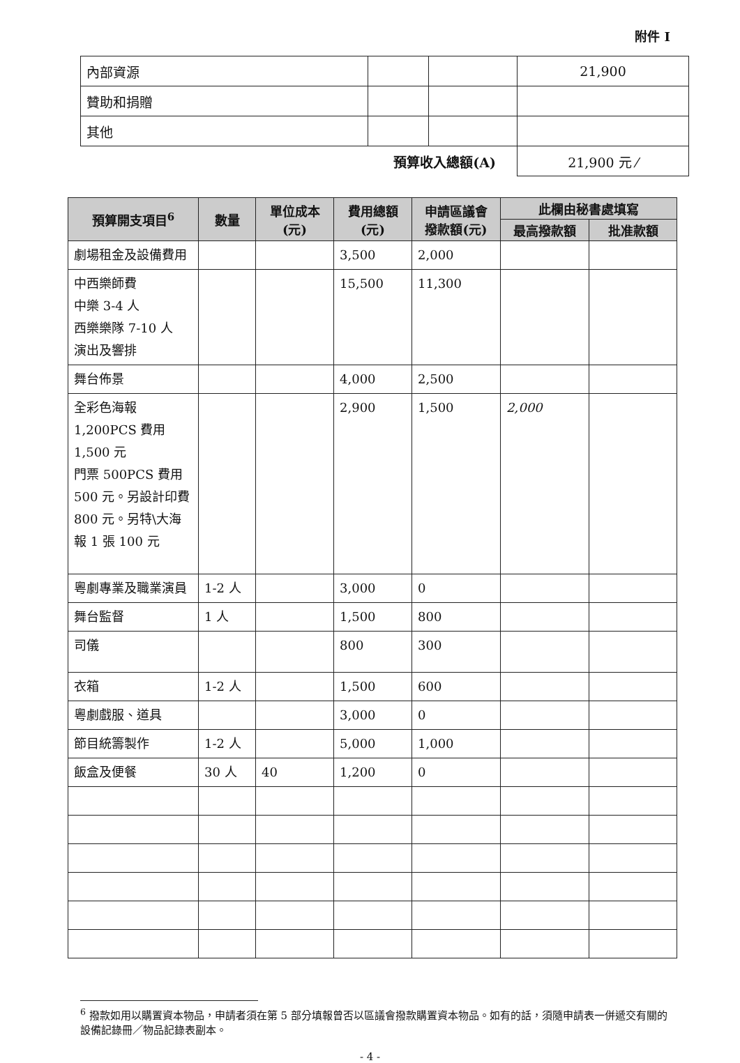附件 I
| 內部資源 | | | 21,900 |
| 贊助和捐贈 | | | |
| 其他 | | | |
| 預算收入總額(A) | | | 21,900 元 ⁄ |
| 預算開支項目<sup>6</sup> | 數量 | 單位成本 (元) | 費用總額 (元) | 申請區議會 撥款額(元) | 此欄由秘書處填寫 | |
| --- | --- | --- | --- | --- | --- | --- |
| | | | | | 最高撥款額 | 批准款額 |
| 劇場租金及設備費用 | | | 3,500 | 2,000 | | |
| 中西樂師費 中樂 3-4 人 西樂樂隊 7-10 人 演出及響排 | | | 15,500 | 11,300 | | |
| 舞台佈景 | | | 4,000 | 2,500 | | |
| 全彩色海報 1,200PCS 費用 1,500 元 門票 500PCS 費用 500 元。另設計印費 800 元。另特\大海報 1 張 100 元 | | | 2,900 | 1,500 | 2,000 | |
| 粵劇專業及職業演員 | 1-2 人 | | 3,000 | 0 | | |
| 舞台監督 | 1 人 | | 1,500 | 800 | | |
| 司儀 | | | 800 | 300 | | |
| 衣箱 | 1-2 人 | | 1,500 | 600 | | |
| 粵劇戲服、道具 | | | 3,000 | 0 | | |
| 節目統籌製作 | 1-2 人 | | 5,000 | 1,000 | | |
| 飯盒及便餐 | 30 人 | 40 | 1,200 | 0 | | |
<sup>6</sup> 撥款如用以購置資本物品，申請者須在第 5 部分填報曾否以區議會撥款購置資本物品。如有的話，須隨申請表一併遞交有關的設備記錄冊／物品記錄表副本。
- 4 -